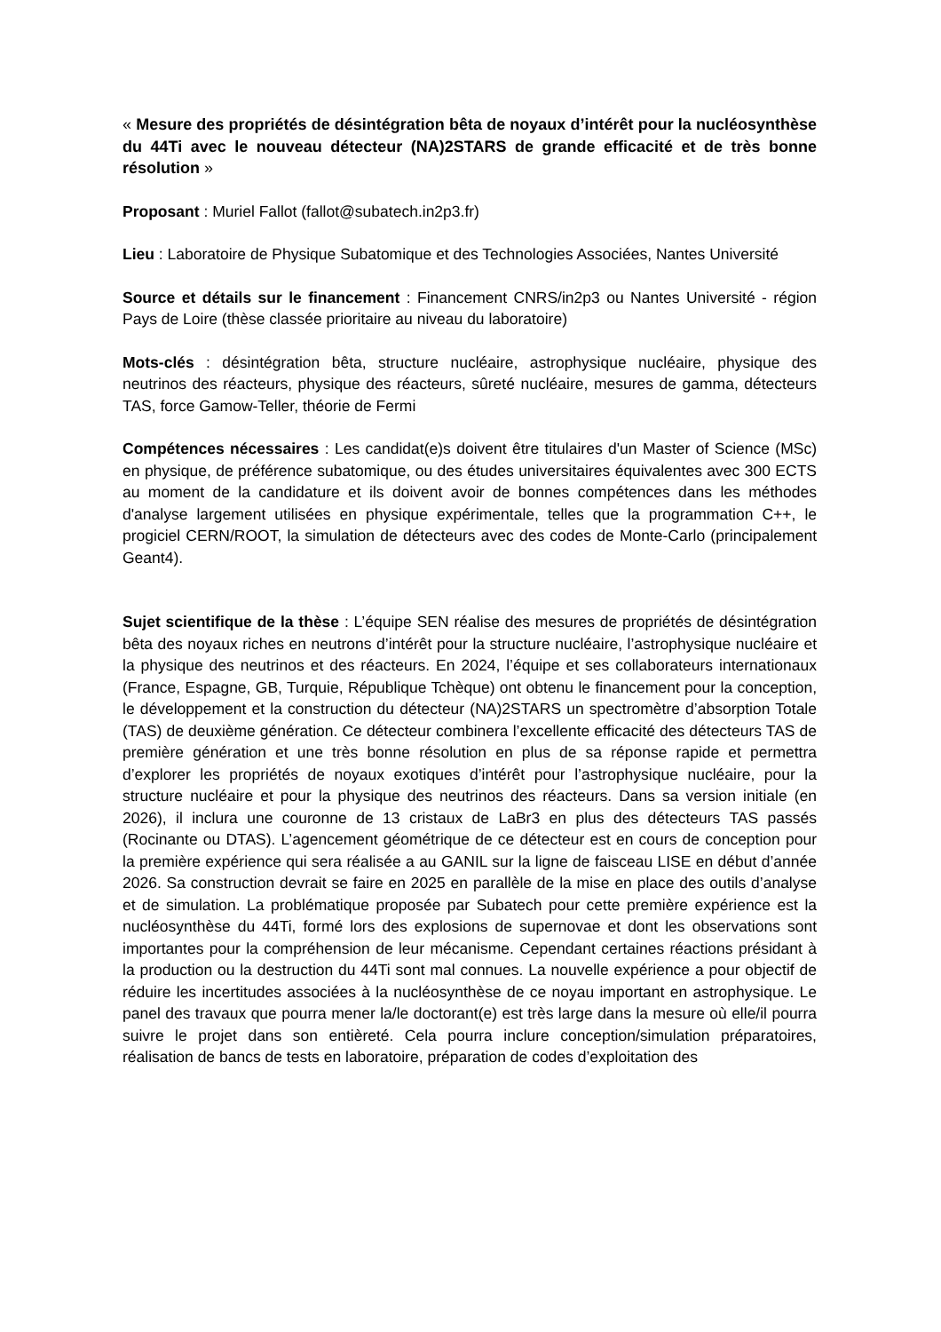« Mesure des propriétés de désintégration bêta de noyaux d’intérêt pour la nucléosynthèse du 44Ti avec le nouveau détecteur (NA)2STARS de grande efficacité et de très bonne résolution »
Proposant : Muriel Fallot (fallot@subatech.in2p3.fr)
Lieu : Laboratoire de Physique Subatomique et des Technologies Associées, Nantes Université
Source et détails sur le financement : Financement CNRS/in2p3 ou Nantes Université - région Pays de Loire (thèse classée prioritaire au niveau du laboratoire)
Mots-clés : désintégration bêta, structure nucléaire, astrophysique nucléaire, physique des neutrinos des réacteurs, physique des réacteurs, sûreté nucléaire, mesures de gamma, détecteurs TAS, force Gamow-Teller, théorie de Fermi
Compétences nécessaires : Les candidat(e)s doivent être titulaires d'un Master of Science (MSc) en physique, de préférence subatomique, ou des études universitaires équivalentes avec 300 ECTS au moment de la candidature et ils doivent avoir de bonnes compétences dans les méthodes d'analyse largement utilisées en physique expérimentale, telles que la programmation C++, le progiciel CERN/ROOT, la simulation de détecteurs avec des codes de Monte-Carlo (principalement Geant4).
Sujet scientifique de la thèse : L’équipe SEN réalise des mesures de propriétés de désintégration bêta des noyaux riches en neutrons d’intérêt pour la structure nucléaire, l’astrophysique nucléaire et la physique des neutrinos et des réacteurs. En 2024, l’équipe et ses collaborateurs internationaux (France, Espagne, GB, Turquie, République Tchèque) ont obtenu le financement pour la conception, le développement et la construction du détecteur (NA)2STARS un spectromètre d’absorption Totale (TAS) de deuxième génération. Ce détecteur combinera l’excellente efficacité des détecteurs TAS de première génération et une très bonne résolution en plus de sa réponse rapide et permettra d’explorer les propriétés de noyaux exotiques d’intérêt pour l’astrophysique nucléaire, pour la structure nucléaire et pour la physique des neutrinos des réacteurs. Dans sa version initiale (en 2026), il inclura une couronne de 13 cristaux de LaBr3 en plus des détecteurs TAS passés (Rocinante ou DTAS). L’agencement géométrique de ce détecteur est en cours de conception pour la première expérience qui sera réalisée a au GANIL sur la ligne de faisceau LISE en début d’année 2026. Sa construction devrait se faire en 2025 en parallèle de la mise en place des outils d’analyse et de simulation. La problématique proposée par Subatech pour cette première expérience est la nucléosynthèse du 44Ti, formé lors des explosions de supernovae et dont les observations sont importantes pour la compréhension de leur mécanisme. Cependant certaines réactions présidant à la production ou la destruction du 44Ti sont mal connues. La nouvelle expérience a pour objectif de réduire les incertitudes associées à la nucléosynthèse de ce noyau important en astrophysique. Le panel des travaux que pourra mener la/le doctorant(e) est très large dans la mesure où elle/il pourra suivre le projet dans son entièreté. Cela pourra inclure conception/simulation préparatoires, réalisation de bancs de tests en laboratoire, préparation de codes d’exploitation des